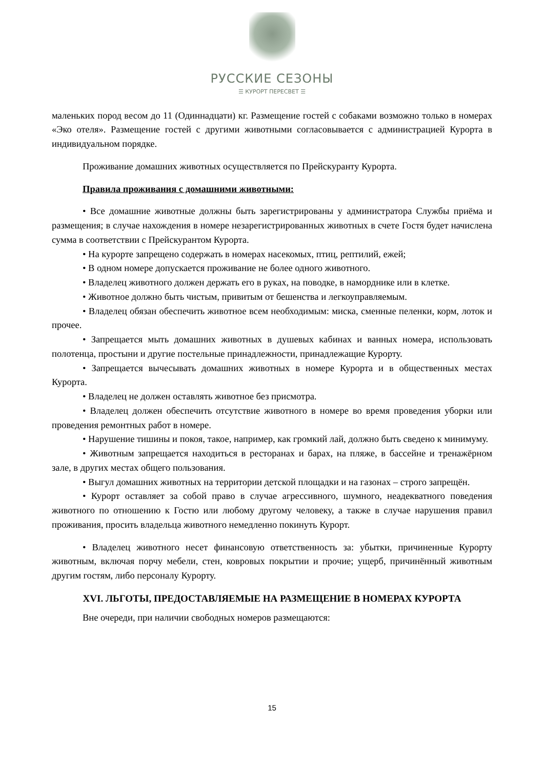РУССКИЕ СЕЗОНЫ
☰ КУРОРТ ПЕРЕСВЕТ ☰
маленьких пород весом до 11 (Одиннадцати) кг. Размещение гостей с собаками возможно только в номерах «Эко отеля». Размещение гостей с другими животными согласовывается с администрацией Курорта в индивидуальном порядке.
Проживание домашних животных осуществляется по Прейскуранту Курорта.
Правила проживания с домашними животными:
• Все домашние животные должны быть зарегистрированы у администратора Службы приёма и размещения; в случае нахождения в номере незарегистрированных животных в счете Гостя будет начислена сумма в соответствии с Прейскурантом Курорта.
• На курорте запрещено содержать в номерах насекомых, птиц, рептилий, ежей;
• В одном номере допускается проживание не более одного животного.
• Владелец животного должен держать его в руках, на поводке, в наморднике или в клетке.
• Животное должно быть чистым, привитым от бешенства и легкоуправляемым.
• Владелец обязан обеспечить животное всем необходимым: миска, сменные пеленки, корм, лоток и прочее.
• Запрещается мыть домашних животных в душевых кабинах и ванных номера, использовать полотенца, простыни и другие постельные принадлежности, принадлежащие Курорту.
• Запрещается вычесывать домашних животных в номере Курорта и в общественных местах Курорта.
• Владелец не должен оставлять животное без присмотра.
• Владелец должен обеспечить отсутствие животного в номере во время проведения уборки или проведения ремонтных работ в номере.
• Нарушение тишины и покоя, такое, например, как громкий лай, должно быть сведено к минимуму.
• Животным запрещается находиться в ресторанах и барах, на пляже, в бассейне и тренажёрном зале, в других местах общего пользования.
• Выгул домашних животных на территории детской площадки и на газонах – строго запрещён.
• Курорт оставляет за собой право в случае агрессивного, шумного, неадекватного поведения животного по отношению к Гостю или любому другому человеку, а также в случае нарушения правил проживания, просить владельца животного немедленно покинуть Курорт.
• Владелец животного несет финансовую ответственность за: убытки, причиненные Курорту животным, включая порчу мебели, стен, ковровых покрытии и прочие; ущерб, причинённый животным другим гостям, либо персоналу Курорту.
XVI. ЛЬГОТЫ, ПРЕДОСТАВЛЯЕМЫЕ НА РАЗМЕЩЕНИЕ В НОМЕРАХ КУРОРТА
Вне очереди, при наличии свободных номеров размещаются:
15